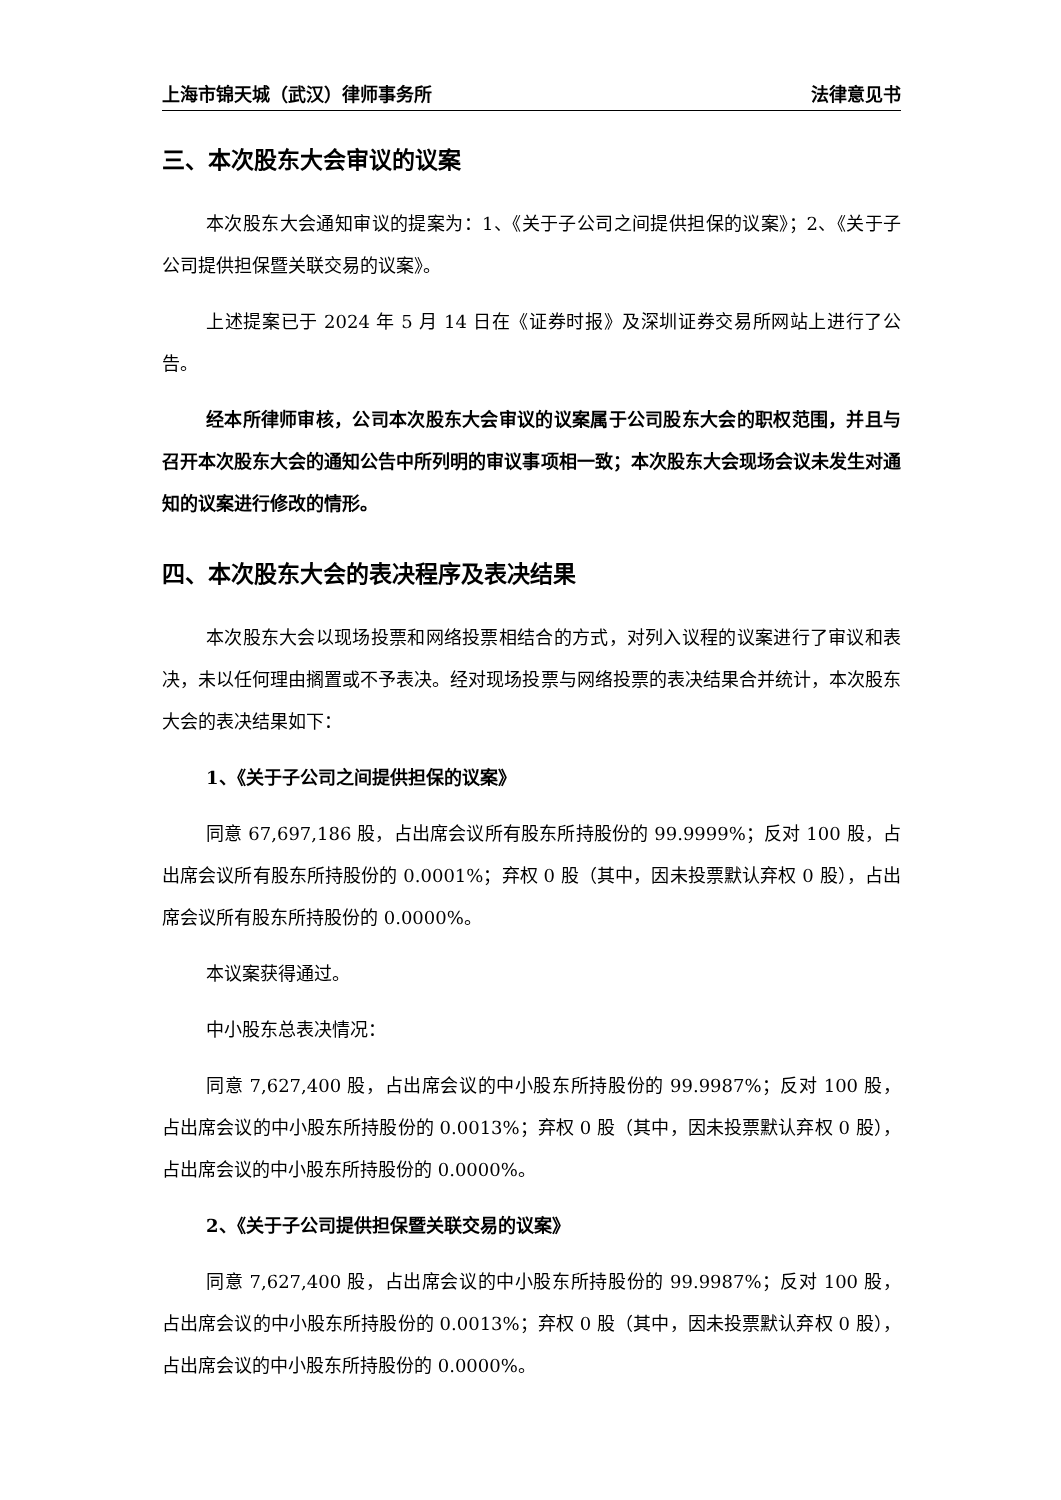上海市锦天城（武汉）律师事务所 法律意见书
三、本次股东大会审议的议案
本次股东大会通知审议的提案为：1、《关于子公司之间提供担保的议案》；2、《关于子公司提供担保暨关联交易的议案》。
上述提案已于 2024 年 5 月 14 日在《证券时报》及深圳证券交易所网站上进行了公告。
经本所律师审核，公司本次股东大会审议的议案属于公司股东大会的职权范围，并且与召开本次股东大会的通知公告中所列明的审议事项相一致；本次股东大会现场会议未发生对通知的议案进行修改的情形。
四、本次股东大会的表决程序及表决结果
本次股东大会以现场投票和网络投票相结合的方式，对列入议程的议案进行了审议和表决，未以任何理由搁置或不予表决。经对现场投票与网络投票的表决结果合并统计，本次股东大会的表决结果如下：
1、《关于子公司之间提供担保的议案》
同意 67,697,186 股，占出席会议所有股东所持股份的 99.9999%；反对 100 股，占出席会议所有股东所持股份的 0.0001%；弃权 0 股（其中，因未投票默认弃权 0 股），占出席会议所有股东所持股份的 0.0000%。
本议案获得通过。
中小股东总表决情况：
同意 7,627,400 股，占出席会议的中小股东所持股份的 99.9987%；反对 100 股，占出席会议的中小股东所持股份的 0.0013%；弃权 0 股（其中，因未投票默认弃权 0 股），占出席会议的中小股东所持股份的 0.0000%。
2、《关于子公司提供担保暨关联交易的议案》
同意 7,627,400 股，占出席会议的中小股东所持股份的 99.9987%；反对 100 股，占出席会议的中小股东所持股份的 0.0013%；弃权 0 股（其中，因未投票默认弃权 0 股），占出席会议的中小股东所持股份的 0.0000%。